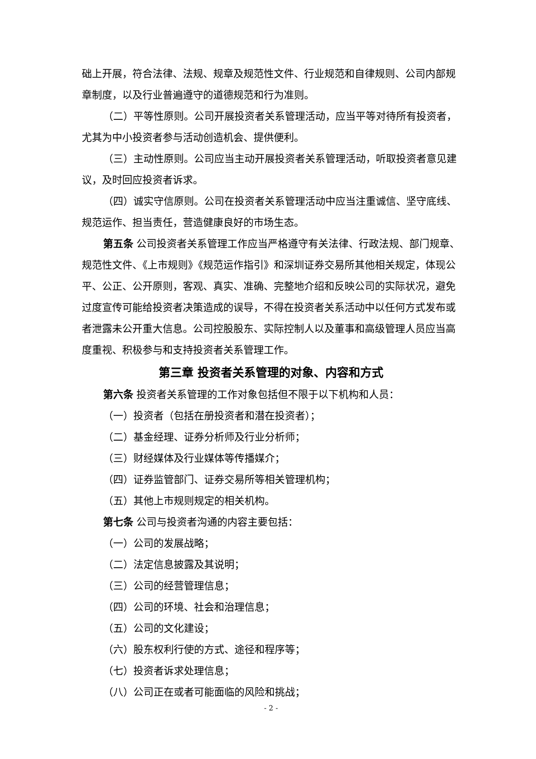础上开展，符合法律、法规、规章及规范性文件、行业规范和自律规则、公司内部规章制度，以及行业普遍遵守的道德规范和行为准则。
（二）平等性原则。公司开展投资者关系管理活动，应当平等对待所有投资者，尤其为中小投资者参与活动创造机会、提供便利。
（三）主动性原则。公司应当主动开展投资者关系管理活动，听取投资者意见建议，及时回应投资者诉求。
（四）诚实守信原则。公司在投资者关系管理活动中应当注重诚信、坚守底线、规范运作、担当责任，营造健康良好的市场生态。
第五条 公司投资者关系管理工作应当严格遵守有关法律、行政法规、部门规章、规范性文件、《上市规则》《规范运作指引》和深圳证券交易所其他相关规定，体现公平、公正、公开原则，客观、真实、准确、完整地介绍和反映公司的实际状况，避免过度宣传可能给投资者决策造成的误导，不得在投资者关系活动中以任何方式发布或者泄露未公开重大信息。公司控股股东、实际控制人以及董事和高级管理人员应当高度重视、积极参与和支持投资者关系管理工作。
第三章 投资者关系管理的对象、内容和方式
第六条 投资者关系管理的工作对象包括但不限于以下机构和人员：
（一）投资者（包括在册投资者和潜在投资者）；
（二）基金经理、证券分析师及行业分析师；
（三）财经媒体及行业媒体等传播媒介；
（四）证券监管部门、证券交易所等相关管理机构；
（五）其他上市规则规定的相关机构。
第七条 公司与投资者沟通的内容主要包括：
（一）公司的发展战略；
（二）法定信息披露及其说明；
（三）公司的经营管理信息；
（四）公司的环境、社会和治理信息；
（五）公司的文化建设；
（六）股东权利行使的方式、途径和程序等；
（七）投资者诉求处理信息；
（八）公司正在或者可能面临的风险和挑战；
- 2 -